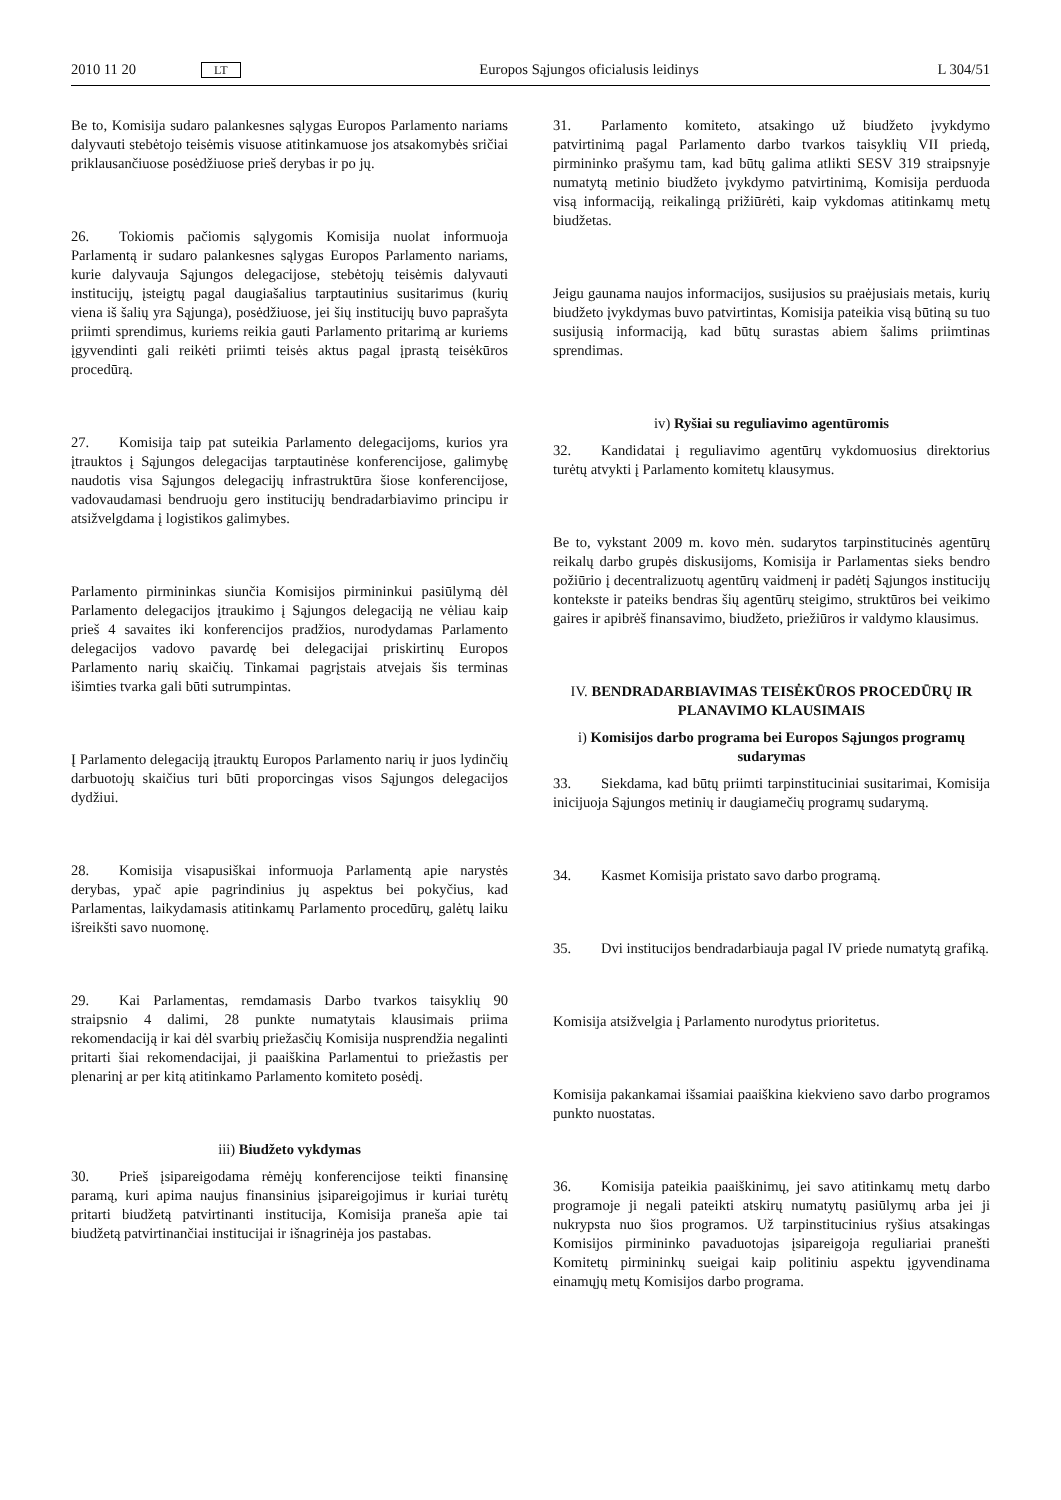2010 11 20 LT Europos Sąjungos oficialusis leidinys L 304/51
Be to, Komisija sudaro palankesnes sąlygas Europos Parlamento nariams dalyvauti stebėtojo teisėmis visuose atitinkamuose jos atsakomybės sričiai priklausančiuose posėdžiuose prieš derybas ir po jų.
26. Tokiomis pačiomis sąlygomis Komisija nuolat informuoja Parlamentą ir sudaro palankesnes sąlygas Europos Parlamento nariams, kurie dalyvauja Sąjungos delegacijose, stebėtojų teisėmis dalyvauti institucijų, įsteigtų pagal daugiašalius tarptautinius susitarimus (kurių viena iš šalių yra Sąjunga), posėdžiuose, jei šių institucijų buvo paprašyta priimti sprendimus, kuriems reikia gauti Parlamento pritarimą ar kuriems įgyvendinti gali reikėti priimti teisės aktus pagal įprastą teisėkūros procedūrą.
27. Komisija taip pat suteikia Parlamento delegacijoms, kurios yra įtrauktos į Sąjungos delegacijas tarptautinėse konferencijose, galimybę naudotis visa Sąjungos delegacijų infrastruktūra šiose konferencijose, vadovaudamasi bendruoju gero institucijų bendradarbiavimo principu ir atsižvelgdama į logistikos galimybes.
Parlamento pirmininkas siunčia Komisijos pirmininkui pasiūlymą dėl Parlamento delegacijos įtraukimo į Sąjungos delegaciją ne vėliau kaip prieš 4 savaites iki konferencijos pradžios, nurodydamas Parlamento delegacijos vadovo pavardę bei delegacijai priskirtinų Europos Parlamento narių skaičių. Tinkamai pagrįstais atvejais šis terminas išimties tvarka gali būti sutrumpintas.
Į Parlamento delegaciją įtrauktų Europos Parlamento narių ir juos lydinčių darbuotojų skaičius turi būti proporcingas visos Sąjungos delegacijos dydžiui.
28. Komisija visapusiškai informuoja Parlamentą apie narystės derybas, ypač apie pagrindinius jų aspektus bei pokyčius, kad Parlamentas, laikydamasis atitinkamų Parlamento procedūrų, galėtų laiku išreikšti savo nuomonę.
29. Kai Parlamentas, remdamasis Darbo tvarkos taisyklių 90 straipsnio 4 dalimi, 28 punkte numatytais klausimais priima rekomendaciją ir kai dėl svarbių priežasčių Komisija nusprendžia negalinti pritarti šiai rekomendacijai, ji paaiškina Parlamentui to priežastis per plenarinį ar per kitą atitinkamo Parlamento komiteto posėdį.
iii) Biudžeto vykdymas
30. Prieš įsipareigodama rėmėjų konferencijose teikti finansinę paramą, kuri apima naujus finansinius įsipareigojimus ir kuriai turėtų pritarti biudžetą patvirtinanti institucija, Komisija praneša apie tai biudžetą patvirtinančiai institucijai ir išnagrinėja jos pastabas.
31. Parlamento komiteto, atsakingo už biudžeto įvykdymo patvirtinimą pagal Parlamento darbo tvarkos taisyklių VII priedą, pirmininko prašymu tam, kad būtų galima atlikti SESV 319 straipsnyje numatytą metinio biudžeto įvykdymo patvirtinimą, Komisija perduoda visą informaciją, reikalingą prižiūrėti, kaip vykdomas atitinkamų metų biudžetas.
Jeigu gaunama naujos informacijos, susijusios su praėjusiais metais, kurių biudžeto įvykdymas buvo patvirtintas, Komisija pateikia visą būtiną su tuo susijusią informaciją, kad būtų surastas abiem šalims priimtinas sprendimas.
iv) Ryšiai su reguliavimo agentūromis
32. Kandidatai į reguliavimo agentūrų vykdomuosius direktorius turėtų atvykti į Parlamento komitetų klausymus.
Be to, vykstant 2009 m. kovo mėn. sudarytos tarpinstitucinės agentūrų reikalų darbo grupės diskusijoms, Komisija ir Parlamentas sieks bendro požiūrio į decentralizuotų agentūrų vaidmenį ir padėtį Sąjungos institucijų kontekste ir pateiks bendras šių agentūrų steigimo, struktūros bei veikimo gaires ir apibrėš finansavimo, biudžeto, priežiūros ir valdymo klausimus.
IV. BENDRADARBIAVIMAS TEISĖKŪROS PROCEDŪRŲ IR PLANAVIMO KLAUSIMAIS
i) Komisijos darbo programa bei Europos Sąjungos programų sudarymas
33. Siekdama, kad būtų priimti tarpinstituciniai susitarimai, Komisija inicijuoja Sąjungos metinių ir daugiamečių programų sudarymą.
34. Kasmet Komisija pristato savo darbo programą.
35. Dvi institucijos bendradarbiauja pagal IV priede numatytą grafiką.
Komisija atsižvelgia į Parlamento nurodytus prioritetus.
Komisija pakankamai išsamiai paaiškina kiekvieno savo darbo programos punkto nuostatas.
36. Komisija pateikia paaiškinimų, jei savo atitinkamų metų darbo programoje ji negali pateikti atskirų numatytų pasiūlymų arba jei ji nukrypsta nuo šios programos. Už tarpinstitucinius ryšius atsakingas Komisijos pirmininko pavaduotojas įsipareigoja reguliariai pranešti Komitetų pirmininkų sueigai kaip politiniu aspektu įgyvendinama einamųjų metų Komisijos darbo programa.